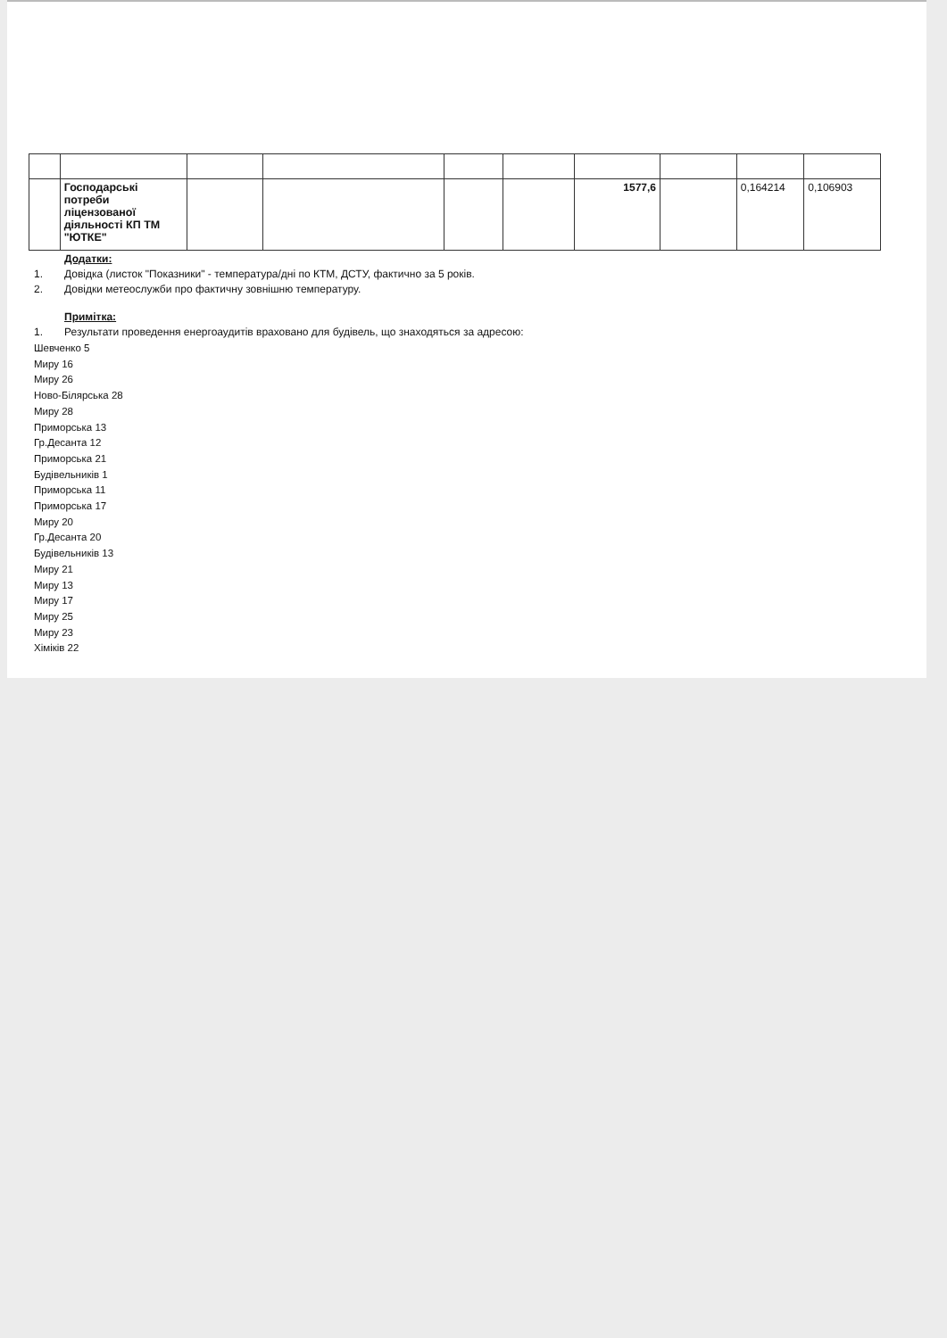| | Господарські потреби ліцензованої діяльності КП ТМ "ЮТКЕ" | | | | | 1577,6 | | 0,164214 | 0,106903 |
Додатки:
1. Довідка (листок "Показники" - температура/дні по КТМ, ДСТУ, фактично за 5 років.
2. Довідки метеослужби про фактичну зовнішню температуру.
Примітка:
1. Результати проведення енергоаудитів враховано для будівель, що знаходяться за адресою:
Шевченко 5
Миру 16
Миру 26
Ново-Білярська 28
Миру 28
Приморська 13
Гр.Десанта 12
Приморська 21
Будівельників 1
Приморська 11
Приморська 17
Миру 20
Гр.Десанта 20
Будівельників 13
Миру 21
Миру 13
Миру 17
Миру 25
Миру 23
Хіміків 22